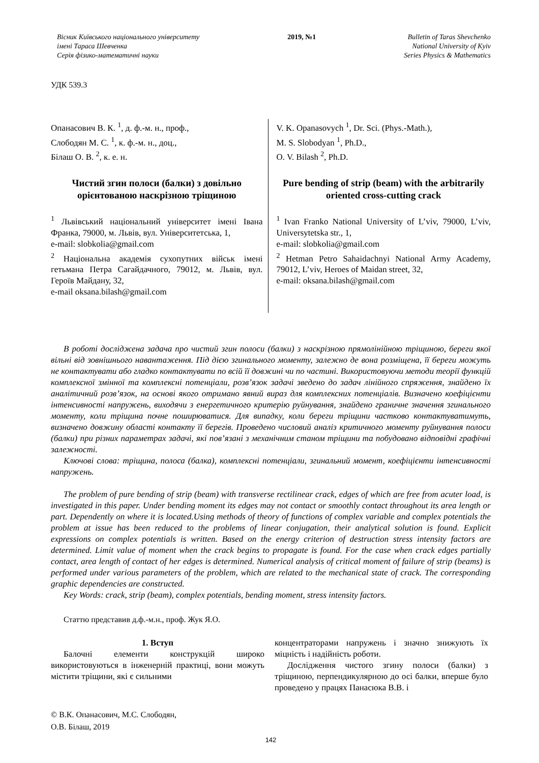Вісник Київського національного університету
імені Тараса Шевченка
Серія фізико-математичні науки
2019, №1 Bulletin of Taras Shevchenko
National University of Kyiv
Series Physics & Mathematics
УДК 539.3
Опанасович В. К. <sup>1</sup>, д. ф.-м. н., проф.,
Слободян М. С. <sup>1</sup>, к. ф.-м. н., доц.,
Білаш О. В. <sup>2</sup>, к. е. н.
Чистий згин полоси (балки) з довільно орієнтованою наскрізною тріщиною
<sup>1</sup> Львівський національний університет імені Івана Франка, 79000, м. Львів, вул. Університетська, 1,
e-mail: slobkolia@gmail.com
<sup>2</sup> Національна академія сухопутних військ імені гетьмана Петра Сагайдачного, 79012, м. Львів, вул. Героїв Майдану, 32,
e-mail oksana.bilash@gmail.com
V. K. Opanasovych <sup>1</sup>, Dr. Sci. (Phys.-Math.),
M. S. Slobodyan <sup>1</sup>, Ph.D.,
O. V. Bilash <sup>2</sup>, Ph.D.
Pure bending of strip (beam) with the arbitrarily oriented cross-cutting crack
<sup>1</sup> Ivan Franko National University of L’viv, 79000, L’viv, Universytetska str., 1,
e-mail: slobkolia@gmail.com
<sup>2</sup> Hetman Petro Sahaidachnyi National Army Academy, 79012, L’viv, Heroes of Maidan street, 32,
e-mail: oksana.bilash@gmail.com
В роботі досліджена задача про чистий згин полоси (балки) з наскрізною прямолінійною тріщиною, береги якої вільні від зовнішнього навантаження. Під дією згинального моменту, залежно де вона розміщена, її береги можуть не контактувати або гладко контактувати по всій її довжині чи по частині. Використовуючи методи теорії функцій комплексної змінної та комплексні потенціали, розв’язок задачі зведено до задач лінійного спряження, знайдено їх аналітичний розв’язок, на основі якого отримано явний вираз для комплексних потенціалів. Визначено коефіцієнти інтенсивності напружень, виходячи з енергетичного критерію руйнування, знайдено граничне значення згинального моменту, коли тріщина почне поширюватися. Для випадку, коли береги тріщини частково контактуватимуть, визначено довжину області контакту її берегів. Проведено числовий аналіз критичного моменту руйнування полоси (балки) при різних параметрах задачі, які пов’язані з механічним станом тріщини та побудовано відповідні графічні залежності.
Ключові слова: тріщина, полоса (балка), комплексні потенціали, згинальний момент, коефіцієнти інтенсивності напружень.
The problem of pure bending of strip (beam) with transverse rectilinear crack, edges of which are free from acuter load, is investigated in this paper. Under bending moment its edges may not contact or smoothly contact throughout its area length or part. Dependently on where it is located.Using methods of theory of functions of complex variable and complex potentials the problem at issue has been reduced to the problems of linear conjugation, their analytical solution is found. Explicit expressions on complex potentials is written. Based on the energy criterion of destruction stress intensity factors are determined. Limit value of moment when the crack begins to propagate is found. For the case when crack edges partially contact, area length of contact of her edges is determined. Numerical analysis of critical moment of failure of strip (beams) is performed under various parameters of the problem, which are related to the mechanical state of crack. The corresponding graphic dependencies are constructed.
Key Words: crack, strip (beam), complex potentials, bending moment, stress intensity factors.
Статтю представив д.ф.-м.н., проф. Жук Я.О.
1. Вступ
Балочні елементи конструкцій широко використовуються в інженерній практиці, вони можуть містити тріщини, які є сильними
концентраторами напружень і значно знижують їх міцність і надійність роботи.
Дослідження чистого згину полоси (балки) з тріщиною, перпендикулярною до осі балки, вперше було проведено у працях Панасюка В.В. і
© В.К. Опанасович, М.С. Слободян,
О.В. Білаш, 2019
142